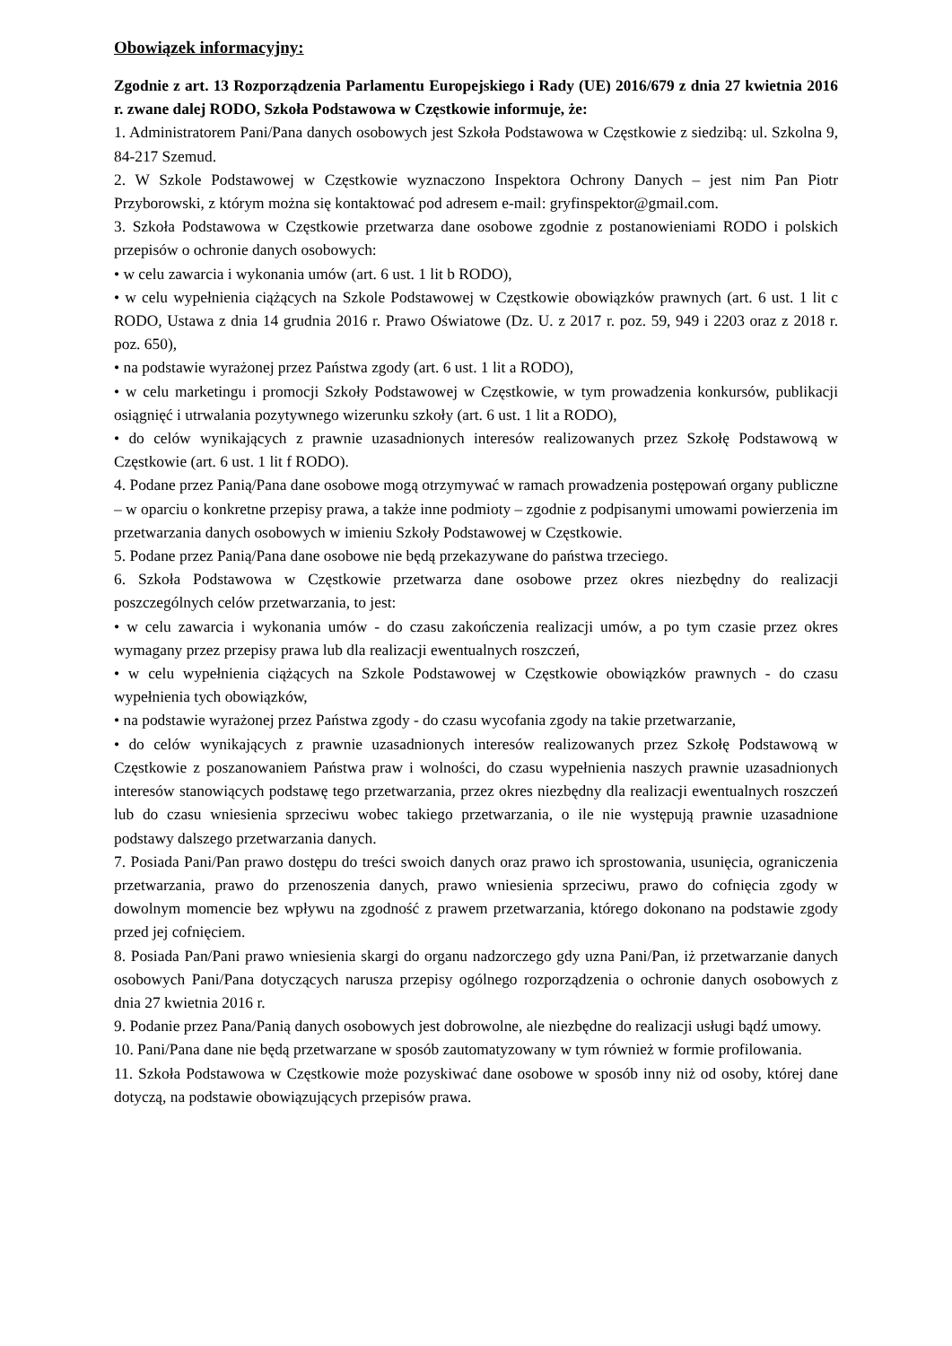Obowiązek informacyjny:
Zgodnie z art. 13 Rozporządzenia Parlamentu Europejskiego i Rady (UE) 2016/679 z dnia 27 kwietnia 2016 r. zwane dalej RODO, Szkoła Podstawowa w Częstkowie informuje, że:
1. Administratorem Pani/Pana danych osobowych jest Szkoła Podstawowa w Częstkowie z siedzibą: ul. Szkolna 9, 84-217 Szemud.
2. W Szkole Podstawowej w Częstkowie wyznaczono Inspektora Ochrony Danych – jest nim Pan Piotr Przyborowski, z którym można się kontaktować pod adresem e-mail: gryfinspektor@gmail.com.
3. Szkoła Podstawowa w Częstkowie przetwarza dane osobowe zgodnie z postanowieniami RODO i polskich przepisów o ochronie danych osobowych:
• w celu zawarcia i wykonania umów (art. 6 ust. 1 lit b RODO),
• w celu wypełnienia ciążących na Szkole Podstawowej w Częstkowie obowiązków prawnych (art. 6 ust. 1 lit c RODO, Ustawa z dnia 14 grudnia 2016 r. Prawo Oświatowe (Dz. U. z 2017 r. poz. 59, 949 i 2203 oraz z 2018 r. poz. 650),
• na podstawie wyrażonej przez Państwa zgody (art. 6 ust. 1 lit a RODO),
• w celu marketingu i promocji Szkoły Podstawowej w Częstkowie, w tym prowadzenia konkursów, publikacji osiągnięć i utrwalania pozytywnego wizerunku szkoły (art. 6 ust. 1 lit a RODO),
• do celów wynikających z prawnie uzasadnionych interesów realizowanych przez Szkołę Podstawową w Częstkowie (art. 6 ust. 1 lit f RODO).
4. Podane przez Panią/Pana dane osobowe mogą otrzymywać w ramach prowadzenia postępowań organy publiczne – w oparciu o konkretne przepisy prawa, a także inne podmioty – zgodnie z podpisanymi umowami powierzenia im przetwarzania danych osobowych w imieniu Szkoły Podstawowej w Częstkowie.
5. Podane przez Panią/Pana dane osobowe nie będą przekazywane do państwa trzeciego.
6. Szkoła Podstawowa w Częstkowie przetwarza dane osobowe przez okres niezbędny do realizacji poszczególnych celów przetwarzania, to jest:
• w celu zawarcia i wykonania umów - do czasu zakończenia realizacji umów, a po tym czasie przez okres wymagany przez przepisy prawa lub dla realizacji ewentualnych roszczeń,
• w celu wypełnienia ciążących na Szkole Podstawowej w Częstkowie obowiązków prawnych - do czasu wypełnienia tych obowiązków,
• na podstawie wyrażonej przez Państwa zgody - do czasu wycofania zgody na takie przetwarzanie,
• do celów wynikających z prawnie uzasadnionych interesów realizowanych przez Szkołę Podstawową w Częstkowie z poszanowaniem Państwa praw i wolności, do czasu wypełnienia naszych prawnie uzasadnionych interesów stanowiących podstawę tego przetwarzania, przez okres niezbędny dla realizacji ewentualnych roszczeń lub do czasu wniesienia sprzeciwu wobec takiego przetwarzania, o ile nie występują prawnie uzasadnione podstawy dalszego przetwarzania danych.
7. Posiada Pani/Pan prawo dostępu do treści swoich danych oraz prawo ich sprostowania, usunięcia, ograniczenia przetwarzania, prawo do przenoszenia danych, prawo wniesienia sprzeciwu, prawo do cofnięcia zgody w dowolnym momencie bez wpływu na zgodność z prawem przetwarzania, którego dokonano na podstawie zgody przed jej cofnięciem.
8. Posiada Pan/Pani prawo wniesienia skargi do organu nadzorczego gdy uzna Pani/Pan, iż przetwarzanie danych osobowych Pani/Pana dotyczących narusza przepisy ogólnego rozporządzenia o ochronie danych osobowych z dnia 27 kwietnia 2016 r.
9. Podanie przez Pana/Panią danych osobowych jest dobrowolne, ale niezbędne do realizacji usługi bądź umowy.
10. Pani/Pana dane nie będą przetwarzane w sposób zautomatyzowany w tym również w formie profilowania.
11. Szkoła Podstawowa w Częstkowie może pozyskiwać dane osobowe w sposób inny niż od osoby, której dane dotyczą, na podstawie obowiązujących przepisów prawa.